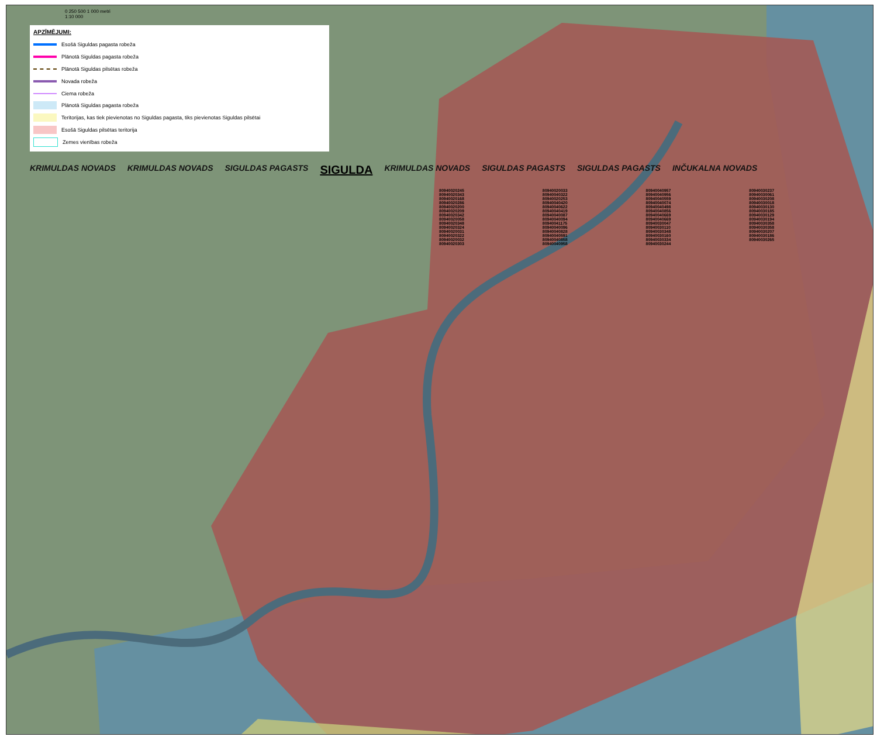0 250 500 1 000 metri
1:10 000
APZĪMĒJUMI:
Esošā Siguldas pagasta robeža
Plānotā Siguldas pagasta robeža
Plānotā Siguldas pilsētas robeža
Novada robeža
Ciema robeža
Plānotā Siguldas pagasta robeža
Teritorijas, kas tiek pievienotas no Siguldas pagasta, tiks pievienotas Siguldas pilsētai
Esošā Siguldas pilsētas teritorija
Zemes vienības robeža
KRIMULDAS NOVADS KRIMULDAS NOVADS SIGULDAS PAGASTS SIGULDA KRIMULDAS NOVADS SIGULDAS PAGASTS SIGULDAS PAGASTS INČUKALNA NOVADS
80940020245
80940020343
80940020168
80940020286
80940020200
80940020209
80940020342
80940020058
80940020348
80940020324
80940020031
80940020322
80940020032
80940020303
80940020033
80940040322
80940020253
80940040420
80940040622
80940040419
80940040087
80940040094
80940041175
80940040096
80940040828
80940040591
80940040858
80940040958
80940040957
80940040956
80940040559
80940040074
80940040498
80940040856
80940040669
80940040669
80940030047
80940030110
80940030348
80940030160
80940030334
80940030244
80940030237
80940030061
80940030208
80940030018
80940030130
80940030185
80940030129
80940030194
80940030358
80940030358
80940030207
80940030186
80940030265